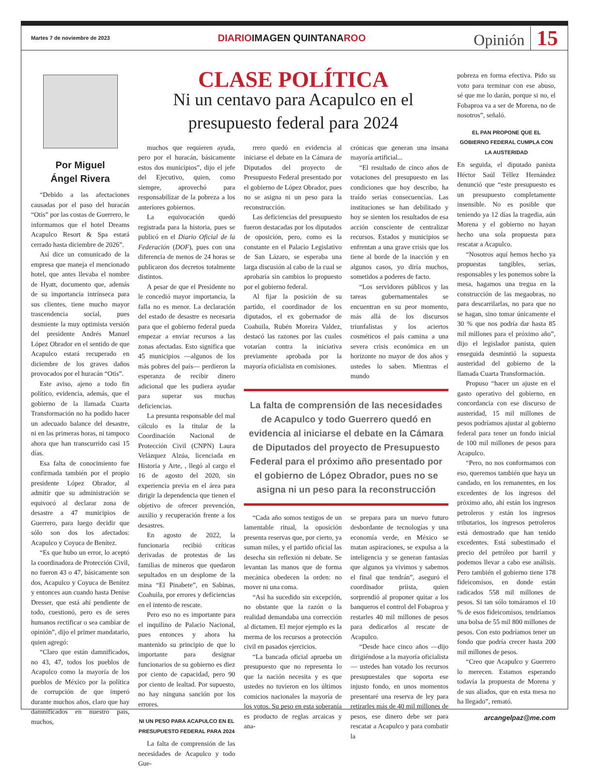Martes 7 de noviembre de 2023 DIARIOIMAGEN QUINTANAROO Opinión 15
Por Miguel
Ángel Rivera
“Debido a las afectaciones causadas por el paso del huracán “Otis” por las costas de Guerrero, le informamos que el hotel Dreams Acapulco Resort & Spa estará cerrado hasta diciembre de 2026”.
Así dice un comunicado de la empresa que maneja el mencionado hotel, que antes llevaba el nombre de Hyatt, documento que, además de su importancia intrínseca para sus clientes, tiene mucho mayor trascendencia social, pues desmiente la muy optimista versión del presidente Andrés Manuel López Obrador en el sentido de que Acapulco estará recuperado en diciembre de los graves daños provocados por el huracán “Otis”.
Este aviso, ajeno a todo fin político, evidencia, además, que el gobierno de la llamada Cuarta Transformación no ha podido hacer un adecuado balance del desastre, ni en las primeras horas, ni tampoco ahora que han transcurrido casi 15 días.
Esa falta de conocimiento fue confirmada también por el propio presidente López Obrador, al admitir que su administración se equivocó al declarar zona de desastre a 47 municipios de Guerrero, para luego decidir que sólo son dos los afectados: Acapulco y Coyuca de Benítez.
“Es que hubo un error, lo aceptó la coordinadora de Protección Civil, no fueron 43 o 47, básicamente son dos, Acapulco y Coyuca de Benítez y entonces aun cuando hasta Denise Dresser, que está ahí pendiente de todo, cuestionó, pero es de seres humanos rectificar o sea cambiar de opinión”, dijo el primer mandatario, quien agregó:
“Claro que están damnificados, no 43, 47, todos los pueblos de Acapulco como la mayoría de los pueblos de México por la política de corrupción de que imperó durante muchos años, claro que hay damnificados en nuestro país, muchos,
CLASE POLÍTICA
Ni un centavo para Acapulco en el presupuesto federal para 2024
muchos que requieren ayuda, pero por el huracán, básicamente estos dos municipios”, dijo el jefe del Ejecutivo, quien, como siempre, aprovechó para responsabilizar de la pobreza a los anteriores gobiernos.
La equivocación quedó registrada para la historia, pues se publicó en el Diario Oficial de la Federación (DOF), pues con una diferencia de menos de 24 horas se publicaron dos decretos totalmente distintos.
A pesar de que el Presidente no le concedió mayor importancia, la falla no es menor. La declaración del estado de desastre es necesaria para que el gobierno federal pueda empezar a enviar recursos a las zonas afectadas. Esto significa que 45 municipios —algunos de los más pobres del país— perdieron la esperanza de recibir dinero adicional que les pudiera ayudar para superar sus muchas deficiencias.
La presunta responsable del mal cálculo es la titular de la Coordinación Nacional de Protección Civil (CNPN) Laura Velázquez Alzúa, licenciada en Historia y Arte, , llegó al cargo el 16 de agosto del 2020, sin experiencia previa en el área para dirigir la dependencia que tienen el objetivo de ofrecer prevención, auxilio y recuperación frente a los desastres.
En agosto de 2022, la funcionaria recibió críticas derivadas de protestas de las familias de mineros que quedaron sepultados en un desplome de la mina “El Pinabete”, en Sabinas, Coahuila, por errores y deficiencias en el intento de rescate.
Pero eso no es importante para el inquilino de Palacio Nacional, pues entonces y ahora ha mantenido su principio de que lo importante para designar funcionarios de su gobierno es diez por ciento de capacidad, pero 90 por ciento de lealtad. Por supuesto, no hay ninguna sanción por los errores.
NI UN PESO PARA ACAPULCO EN EL PRESUPUESTO FEDERAL PARA 2024
La falta de comprensión de las necesidades de Acapulco y todo Gue-
rrero quedó en evidencia al iniciarse el debate en la Cámara de Diputados del proyecto de Presupuesto Federal presentado por el gobierno de López Obrador, pues no se asigna ni un peso para la reconstrucción.
Las deficiencias del presupuesto fueron destacadas por los diputados de oposición, pero, como es la constante en el Palacio Legislativo de San Lázaro, se esperaba una larga discusión al cabo de la cual se aprobaría sin cambios lo propuesto por el gobierno federal.
Al fijar la posición de su partido, el coordinador de los diputados, el ex gobernador de Coahuila, Rubén Moreira Valdez, destacó las razones por las cuales votarían contra la iniciativa previamente aprobada por la mayoría oficialista en comisiones.
crónicas que generan una insana mayoría artificial...
“El resultado de cinco años de votaciones del presupuesto en las condiciones que hoy describo, ha traído serias consecuencias. Las instituciones se han debilitado y hoy se sienten los resultados de esa acción consciente de centralizar recursos. Estados y municipios se enfrentan a una grave crisis que los tiene al borde de la inacción y en algunos casos, yo diría muchos, sometidos a poderes de facto.
“Los servidores públicos y las tareas gubernamentales se encuentran en su peor momento, más allá de los discursos triunfalistas y los aciertos cosméticos el país camina a una severa crisis económica en un horizonte no mayor de dos años y ustedes lo saben. Mientras el mundo
La falta de comprensión de las necesidades de Acapulco y todo Guerrero quedó en evidencia al iniciarse el debate en la Cámara de Diputados del proyecto de Presupuesto Federal para el próximo año presentado por el gobierno de López Obrador, pues no se asigna ni un peso para la reconstrucción
“Cada año somos testigos de un lamentable ritual, la oposición presenta reservas que, por cierto, ya suman miles, y el partido oficial las desecha sin reflexión ni debate. Se levantan las manos que de forma mecánica obedecen la orden: no mover ni una coma.
“Así ha sucedido sin excepción, no obstante que la razón o la realidad demandaba una corrección al dictamen. El mejor ejemplo es la merma de los recursos a protección civil en pasados ejercicios.
“La bancada oficial aprueba un presupuesto que no representa lo que la nación necesita y es que ustedes no tuvieron en los últimos comicios nacionales la mayoría de los votos. Su peso en esta soberanía es producto de reglas arcaicas y ana-
se prepara para un nuevo futuro desbordante de tecnologías y una economía verde, en México se matan aspiraciones, se expulsa a la inteligencia y se generan fantasías que algunos ya vivimos y sabemos el final que tendrán”, aseguró el coordinador priista, quien sorprendió al proponer quitar a los banqueros el control del Fobaproa y restarles 40 mil millones de pesos para dedicarlos al rescate de Acapulco.
“Desde hace cinco años —dijo dirigiéndose a la mayoría oficialista— ustedes han votado los recursos presupuestales que soporta ese injusto fondo, en unos momentos presentaré una reserva de ley para retirarles más de 40 mil millones de pesos, ese dinero debe ser para rescatar a Acapulco y para combatir la
pobreza en forma efectiva. Pido su voto para terminar con ese abuso, sé que me lo darán, porque si no, el Fobaproa va a ser de Morena, no de nosotros”, señaló.
EL PAN PROPONE QUE EL GOBIERNO FEDERAL CUMPLA CON LA AUSTERIDAD
En seguida, el diputado panista Héctor Saúl Téllez Hernández denunció que “este presupuesto es un presupuesto completamente insensible. No es posible que teniendo ya 12 días la tragedia, aún Morena y el gobierno no hayan hecho una sola propuesta para rescatar a Acapulco.
“Nosotros aquí hemos hecho ya propuestas tangibles, serias, responsables y les ponemos sobre la mesa, hagamos una tregua en la construcción de las megaobras, no para descarrilarlas, no para que no se hagan, sino tomar únicamente el 30 % que nos podría dar hasta 85 mil millones para el próximo año”, dijo el legislador panista, quien enseguida desmintió la supuesta austeridad del gobierno de la llamada Cuarta Transformación.
Propuso “hacer un ajuste en el gasto operativo del gobierno, en concordancia con ese discurso de austeridad, 15 mil millones de pesos podríamos ajustar al gobierno federal para tener un fondo inicial de 100 mil millones de pesos para Acapulco.
“Pero, no nos conformamos con eso, queremos también que haya un candado, en los remanentes, en los excedentes de los ingresos del próximo año, ahí están los ingresos petroleros y están los ingresos tributarios, los ingresos petroleros está demostrado que han tenido excedentes. Está subestimado el precio del petróleo por barril y podemos llevar a cabo ese análisis. Pero también el gobierno tiene 178 fideicomisos, en donde están radicados 558 mil millones de pesos. Si tan sólo tomáramos el 10 % de esos fideicomisos, tendríamos una bolsa de 55 mil 800 millones de pesos. Con esto podríamos tener un fondo que podría crecer hasta 200 mil millones de pesos.
“Creo que Acapulco y Guerrero lo merecen. Estamos esperando todavía la propuesta de Morena y de sus aliados, que en esta mesa no ha llegado”, remató.
arcangelpaz@me.com